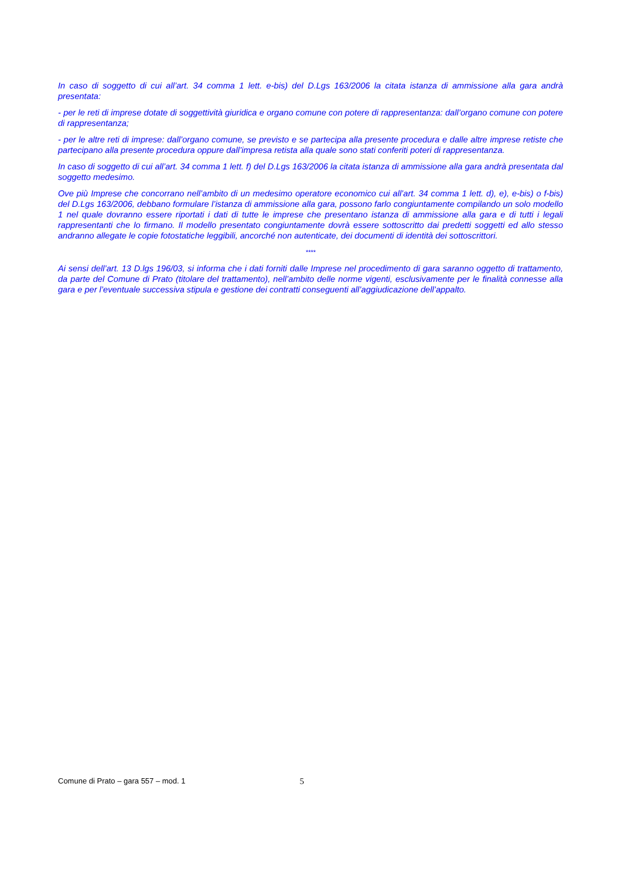In caso di soggetto di cui all’art. 34 comma 1 lett. e-bis) del D.Lgs 163/2006 la citata istanza di ammissione alla gara andrà presentata:
- per le reti di imprese dotate di soggettività giuridica e organo comune con potere di rappresentanza: dall’organo comune con potere di rappresentanza;
- per le altre reti di imprese: dall’organo comune, se previsto e se partecipa alla presente procedura e dalle altre imprese retiste che partecipano alla presente procedura oppure dall’impresa retista alla quale sono stati conferiti poteri di rappresentanza.
In caso di soggetto di cui all’art. 34 comma 1 lett. f) del D.Lgs 163/2006 la citata istanza di ammissione alla gara andrà presentata dal soggetto medesimo.
Ove più Imprese che concorrano nell’ambito di un medesimo operatore economico cui all’art. 34 comma 1 lett. d), e), e-bis) o f-bis) del D.Lgs 163/2006, debbano formulare l’istanza di ammissione alla gara, possono farlo congiuntamente compilando un solo modello 1 nel quale dovranno essere riportati i dati di tutte le imprese che presentano istanza di ammissione alla gara e di tutti i legali rappresentanti che lo firmano. Il modello presentato congiuntamente dovrà essere sottoscritto dai predetti soggetti ed allo stesso andranno allegate le copie fotostatiche leggibili, ancorché non autenticate, dei documenti di identità dei sottoscrittori.
****
Ai sensi dell’art. 13 D.lgs 196/03, si informa che i dati forniti dalle Imprese nel procedimento di gara saranno oggetto di trattamento, da parte del Comune di Prato (titolare del trattamento), nell’ambito delle norme vigenti, esclusivamente per le finalità connesse alla gara e per l’eventuale successiva stipula e gestione dei contratti conseguenti all’aggiudicazione dell’appalto.
Comune di Prato – gara 557 – mod. 1 5